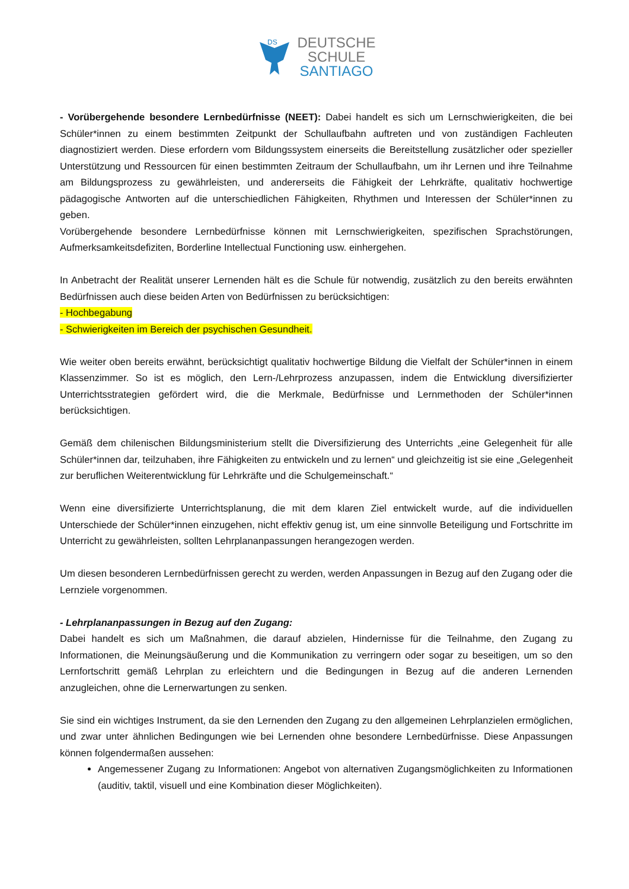DS
DEUTSCHE
SCHULE
SANTIAGO
- Vorübergehende besondere Lernbedürfnisse (NEET): Dabei handelt es sich um Lernschwierigkeiten, die bei Schüler*innen zu einem bestimmten Zeitpunkt der Schullaufbahn auftreten und von zuständigen Fachleuten diagnostiziert werden. Diese erfordern vom Bildungssystem einerseits die Bereitstellung zusätzlicher oder spezieller Unterstützung und Ressourcen für einen bestimmten Zeitraum der Schullaufbahn, um ihr Lernen und ihre Teilnahme am Bildungsprozess zu gewährleisten, und andererseits die Fähigkeit der Lehrkräfte, qualitativ hochwertige pädagogische Antworten auf die unterschiedlichen Fähigkeiten, Rhythmen und Interessen der Schüler*innen zu geben.
Vorübergehende besondere Lernbedürfnisse können mit Lernschwierigkeiten, spezifischen Sprachstörungen, Aufmerksamkeitsdefiziten, Borderline Intellectual Functioning usw. einhergehen.
In Anbetracht der Realität unserer Lernenden hält es die Schule für notwendig, zusätzlich zu den bereits erwähnten Bedürfnissen auch diese beiden Arten von Bedürfnissen zu berücksichtigen:
- Hochbegabung
- Schwierigkeiten im Bereich der psychischen Gesundheit.
Wie weiter oben bereits erwähnt, berücksichtigt qualitativ hochwertige Bildung die Vielfalt der Schüler*innen in einem Klassenzimmer. So ist es möglich, den Lern-/Lehrprozess anzupassen, indem die Entwicklung diversifizierter Unterrichtsstrategien gefördert wird, die die Merkmale, Bedürfnisse und Lernmethoden der Schüler*innen berücksichtigen.
Gemäß dem chilenischen Bildungsministerium stellt die Diversifizierung des Unterrichts „eine Gelegenheit für alle Schüler*innen dar, teilzuhaben, ihre Fähigkeiten zu entwickeln und zu lernen“ und gleichzeitig ist sie eine „Gelegenheit zur beruflichen Weiterentwicklung für Lehrkräfte und die Schulgemeinschaft.“
Wenn eine diversifizierte Unterrichtsplanung, die mit dem klaren Ziel entwickelt wurde, auf die individuellen Unterschiede der Schüler*innen einzugehen, nicht effektiv genug ist, um eine sinnvolle Beteiligung und Fortschritte im Unterricht zu gewährleisten, sollten Lehrplananpassungen herangezogen werden.
Um diesen besonderen Lernbedürfnissen gerecht zu werden, werden Anpassungen in Bezug auf den Zugang oder die Lernziele vorgenommen.
- Lehrplananpassungen in Bezug auf den Zugang:
Dabei handelt es sich um Maßnahmen, die darauf abzielen, Hindernisse für die Teilnahme, den Zugang zu Informationen, die Meinungsäußerung und die Kommunikation zu verringern oder sogar zu beseitigen, um so den Lernfortschritt gemäß Lehrplan zu erleichtern und die Bedingungen in Bezug auf die anderen Lernenden anzugleichen, ohne die Lernerwartungen zu senken.
Sie sind ein wichtiges Instrument, da sie den Lernenden den Zugang zu den allgemeinen Lehrplanzielen ermöglichen, und zwar unter ähnlichen Bedingungen wie bei Lernenden ohne besondere Lernbedürfnisse. Diese Anpassungen können folgendermaßen aussehen:
Angemessener Zugang zu Informationen: Angebot von alternativen Zugangsmöglichkeiten zu Informationen (auditiv, taktil, visuell und eine Kombination dieser Möglichkeiten).